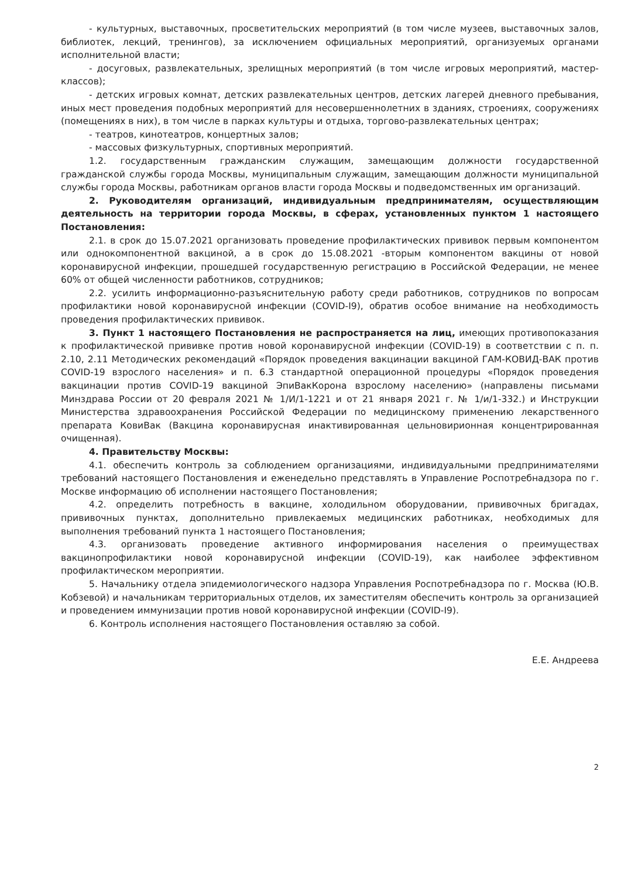- культурных, выставочных, просветительских мероприятий (в том числе музеев, выставочных залов, библиотек, лекций, тренингов), за исключением официальных мероприятий, организуемых органами исполнительной власти;
- досуговых, развлекательных, зрелищных мероприятий (в том числе игровых мероприятий, мастер-классов);
- детских игровых комнат, детских развлекательных центров, детских лагерей дневного пребывания, иных мест проведения подобных мероприятий для несовершеннолетних в зданиях, строениях, сооружениях (помещениях в них), в том числе в парках культуры и отдыха, торгово-развлекательных центрах;
- театров, кинотеатров, концертных залов;
- массовых физкультурных, спортивных мероприятий.
1.2. государственным гражданским служащим, замещающим должности государственной гражданской службы города Москвы, муниципальным служащим, замещающим должности муниципальной службы города Москвы, работникам органов власти города Москвы и подведомственных им организаций.
2. Руководителям организаций, индивидуальным предпринимателям, осуществляющим деятельность на территории города Москвы, в сферах, установленных пунктом 1 настоящего Постановления:
2.1. в срок до 15.07.2021 организовать проведение профилактических прививок первым компонентом или однокомпонентной вакциной, а в срок до 15.08.2021 -вторым компонентом вакцины от новой коронавирусной инфекции, прошедшей государственную регистрацию в Российской Федерации, не менее 60% от общей численности работников, сотрудников;
2.2. усилить информационно-разъяснительную работу среди работников, сотрудников по вопросам профилактики новой коронавирусной инфекции (COVID-I9), обратив особое внимание на необходимость проведения профилактических прививок.
3. Пункт 1 настоящего Постановления не распространяется на лиц, имеющих противопоказания к профилактической прививке против новой коронавирусной инфекции (COVID-19) в соответствии с п. п. 2.10, 2.11 Методических рекомендаций «Порядок проведения вакцинации вакциной ГАМ-КОВИД-ВАК против COVID-19 взрослого населения» и п. 6.3 стандартной операционной процедуры «Порядок проведения вакцинации против COVID-19 вакциной ЭпиВакКорона взрослому населению» (направлены письмами Минздрава России от 20 февраля 2021 № 1/И/1-1221 и от 21 января 2021 г. № 1/и/1-332.) и Инструкции Министерства здравоохранения Российской Федерации по медицинскому применению лекарственного препарата КовиВак (Вакцина коронавирусная инактивированная цельновирионная концентрированная очищенная).
4. Правительству Москвы:
4.1. обеспечить контроль за соблюдением организациями, индивидуальными предпринимателями требований настоящего Постановления и еженедельно представлять в Управление Роспотребнадзора по г. Москве информацию об исполнении настоящего Постановления;
4.2. определить потребность в вакцине, холодильном оборудовании, прививочных бригадах, прививочных пунктах, дополнительно привлекаемых медицинских работниках, необходимых для выполнения требований пункта 1 настоящего Постановления;
4.3. организовать проведение активного информирования населения о преимуществах вакцинопрофилактики новой коронавирусной инфекции (COVID-19), как наиболее эффективном профилактическом мероприятии.
5. Начальнику отдела эпидемиологического надзора Управления Роспотребнадзора по г. Москва (Ю.В. Кобзевой) и начальникам территориальных отделов, их заместителям обеспечить контроль за организацией и проведением иммунизации против новой коронавирусной инфекции (COVID-I9).
6. Контроль исполнения настоящего Постановления оставляю за собой.
Е.Е. Андреева
2